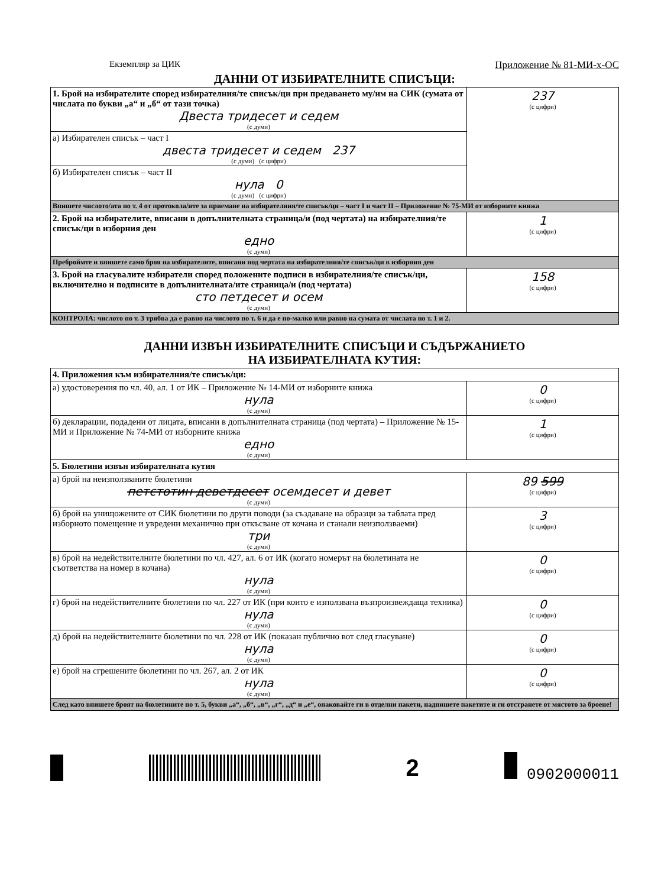Екземпляр за ЦИК Приложение № 81-МИ-х-ОС
ДАННИ ОТ ИЗБИРАТЕЛНИТЕ СПИСЪЦИ:
| 1. Брой на избирателите според избирателния/те списък/ци при предаването му/им на СИК (сумата от числата по букви „а“ и „б“ от тази точка) Двеста тридесет и седем (с думи) | 237 (с цифри) |
| а) Избирателен списък – част I двеста тридесет и седем 237 (с думи) (с цифри) | |
| б) Избирателен списък – част II нула 0 (с думи) (с цифри) | |
| Впишете числото/ата по т. 4 от протокола/ите за приемане на избирателния/те списък/ци – част I и част II – Приложение № 75-МИ от изборните книжа | |
| 2. Брой на избирателите, вписани в допълнителната страница/и (под чертата) на избирателния/те списък/ци в изборния ден едно (с думи) | 1 (с цифри) |
| Преброймте и впишете само броя на избирателите, вписани под чертата на избирателния/те списък/ци в изборния ден | |
| 3. Брой на гласувалите избиратели според положените подписи в избирателния/те списък/ци, включително и подписите в допълнителната/ите страница/и (под чертата) сто петдесет и осем (с думи) | 158 (с цифри) |
| КОНТРОЛА: числото по т. 3 трябва да е равно на числото по т. 6 и да е по-малко или равно на сумата от числата по т. 1 и 2. | |
ДАННИ ИЗВЪН ИЗБИРАТЕЛНИТЕ СПИСЪЦИ И СЪДЪРЖАНИЕТО
НА ИЗБИРАТЕЛНАТА КУТИЯ:
| 4. Приложения към избирателния/те списък/ци: | |
| а) удостоверения по чл. 40, ал. 1 от ИК – Приложение № 14-МИ от изборните книжа нула (с думи) | 0 (с цифри) |
| б) декларации, подадени от лицата, вписани в допълнителната страница (под чертата) – Приложение № 15-МИ и Приложение № 74-МИ от изборните книжа едно (с думи) | 1 (с цифри) |
| 5. Бюлетини извън избирателната кутия | |
| а) брой на неизползваните бюлетини петстотин деветдесет осемдесет и девет (с думи) | 89 599 (с цифри) |
| б) брой на унищожените от СИК бюлетини по други поводи (за създаване на образци за таблата пред изборното помещение и увредени механично при откъсване от кочана и станали неизползваеми) три (с думи) | 3 (с цифри) |
| в) брой на недействителните бюлетини по чл. 427, ал. 6 от ИК (когато номерът на бюлетината не съответства на номер в кочана) нула (с думи) | 0 (с цифри) |
| г) брой на недействителните бюлетини по чл. 227 от ИК (при които е използвана възпроизвеждаща техника) нула (с думи) | 0 (с цифри) |
| д) брой на недействителните бюлетини по чл. 228 от ИК (показан публично вот след гласуване) нула (с думи) | 0 (с цифри) |
| е) брой на сгрешените бюлетини по чл. 267, ал. 2 от ИК нула (с думи) | 0 (с цифри) |
| След като впишете броят на бюлетините по т. 5, букви „а“, „б“, „в“, „г“, „д“ и „е“, опаковайте ги в отделни пакети, надпишете пакетите и ги отстранете от мястото за броене! | |
2 0902000011